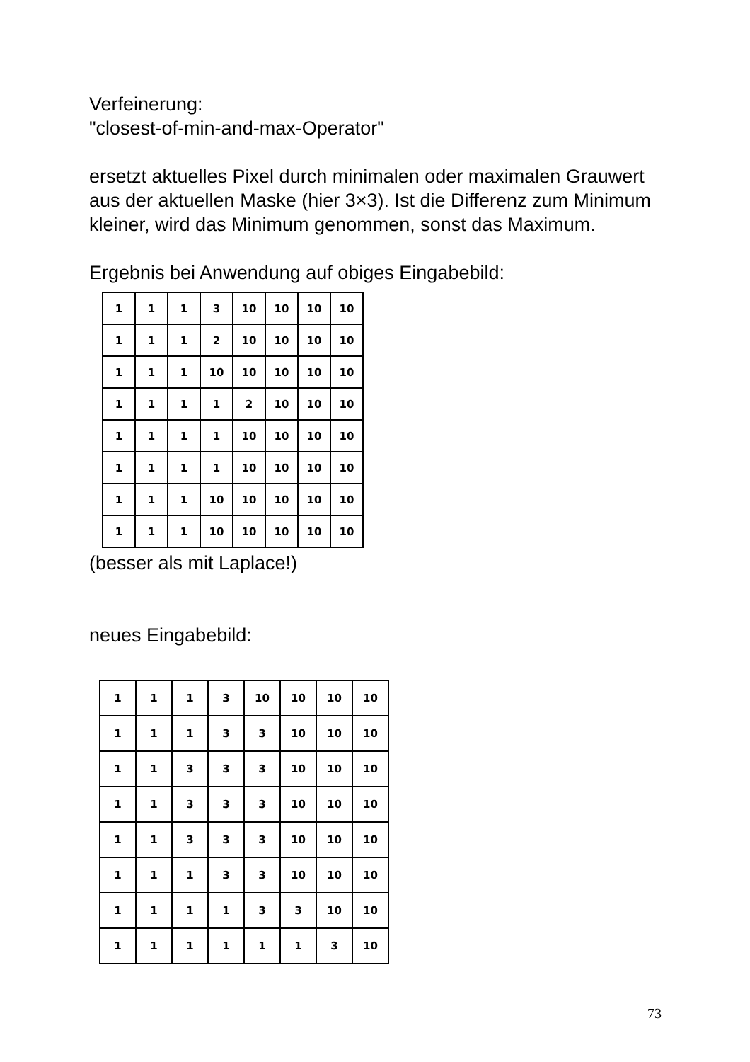Verfeinerung:
"closest-of-min-and-max-Operator"
ersetzt aktuelles Pixel durch minimalen oder maximalen Grauwert aus der aktuellen Maske (hier 3×3). Ist die Differenz zum Minimum kleiner, wird das Minimum genommen, sonst das Maximum.
Ergebnis bei Anwendung auf obiges Eingabebild:
| 1 | 1 | 1 | 3 | 10 | 10 | 10 | 10 |
| 1 | 1 | 1 | 2 | 10 | 10 | 10 | 10 |
| 1 | 1 | 1 | 10 | 10 | 10 | 10 | 10 |
| 1 | 1 | 1 | 1 | 2 | 10 | 10 | 10 |
| 1 | 1 | 1 | 1 | 10 | 10 | 10 | 10 |
| 1 | 1 | 1 | 1 | 10 | 10 | 10 | 10 |
| 1 | 1 | 1 | 10 | 10 | 10 | 10 | 10 |
| 1 | 1 | 1 | 10 | 10 | 10 | 10 | 10 |
(besser als mit Laplace!)
neues Eingabebild:
| 1 | 1 | 1 | 3 | 10 | 10 | 10 | 10 |
| 1 | 1 | 1 | 3 | 3 | 10 | 10 | 10 |
| 1 | 1 | 3 | 3 | 3 | 10 | 10 | 10 |
| 1 | 1 | 3 | 3 | 3 | 10 | 10 | 10 |
| 1 | 1 | 3 | 3 | 3 | 10 | 10 | 10 |
| 1 | 1 | 1 | 3 | 3 | 10 | 10 | 10 |
| 1 | 1 | 1 | 1 | 3 | 3 | 10 | 10 |
| 1 | 1 | 1 | 1 | 1 | 1 | 3 | 10 |
73